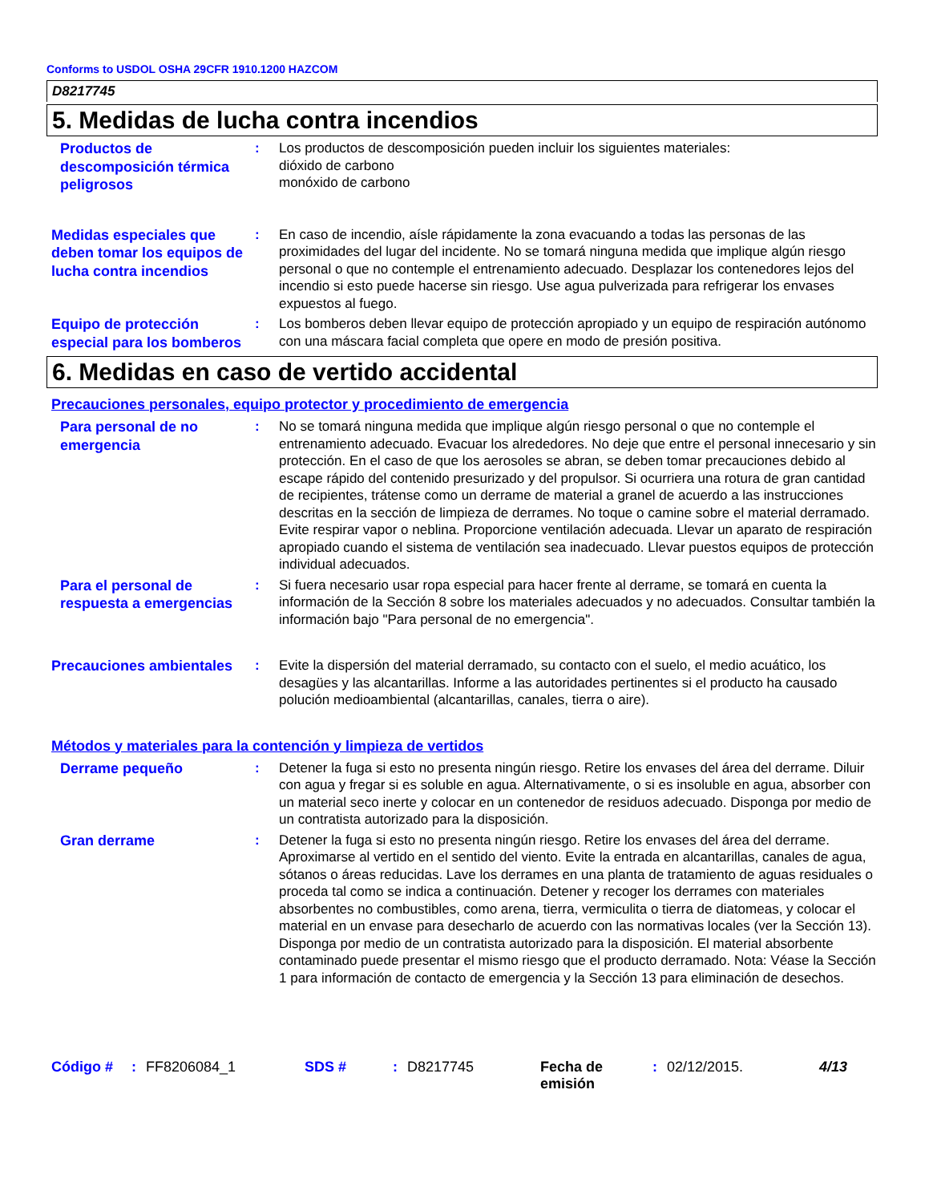Conforms to USDOL OSHA 29CFR 1910.1200 HAZCOM
D8217745
5. Medidas de lucha contra incendios
Productos de descomposición térmica peligrosos
: Los productos de descomposición pueden incluir los siguientes materiales:
dióxido de carbono
monóxido de carbono
Medidas especiales que deben tomar los equipos de lucha contra incendios
: En caso de incendio, aísle rápidamente la zona evacuando a todas las personas de las proximidades del lugar del incidente. No se tomará ninguna medida que implique algún riesgo personal o que no contemple el entrenamiento adecuado. Desplazar los contenedores lejos del incendio si esto puede hacerse sin riesgo. Use agua pulverizada para refrigerar los envases expuestos al fuego.
Equipo de protección especial para los bomberos
: Los bomberos deben llevar equipo de protección apropiado y un equipo de respiración autónomo con una máscara facial completa que opere en modo de presión positiva.
6. Medidas en caso de vertido accidental
Precauciones personales, equipo protector y procedimiento de emergencia
Para personal de no emergencia
: No se tomará ninguna medida que implique algún riesgo personal o que no contemple el entrenamiento adecuado. Evacuar los alrededores. No deje que entre el personal innecesario y sin protección. En el caso de que los aerosoles se abran, se deben tomar precauciones debido al escape rápido del contenido presurizado y del propulsor. Si ocurriera una rotura de gran cantidad de recipientes, trátense como un derrame de material a granel de acuerdo a las instrucciones descritas en la sección de limpieza de derrames. No toque o camine sobre el material derramado. Evite respirar vapor o neblina. Proporcione ventilación adecuada. Llevar un aparato de respiración apropiado cuando el sistema de ventilación sea inadecuado. Llevar puestos equipos de protección individual adecuados.
Para el personal de respuesta a emergencias
: Si fuera necesario usar ropa especial para hacer frente al derrame, se tomará en cuenta la información de la Sección 8 sobre los materiales adecuados y no adecuados. Consultar también la información bajo "Para personal de no emergencia".
Precauciones ambientales
: Evite la dispersión del material derramado, su contacto con el suelo, el medio acuático, los desagües y las alcantarillas. Informe a las autoridades pertinentes si el producto ha causado polución medioambiental (alcantarillas, canales, tierra o aire).
Métodos y materiales para la contención y limpieza de vertidos
Derrame pequeño
: Detener la fuga si esto no presenta ningún riesgo. Retire los envases del área del derrame. Diluir con agua y fregar si es soluble en agua. Alternativamente, o si es insoluble en agua, absorber con un material seco inerte y colocar en un contenedor de residuos adecuado. Disponga por medio de un contratista autorizado para la disposición.
Gran derrame
: Detener la fuga si esto no presenta ningún riesgo. Retire los envases del área del derrame. Aproximarse al vertido en el sentido del viento. Evite la entrada en alcantarillas, canales de agua, sótanos o áreas reducidas. Lave los derrames en una planta de tratamiento de aguas residuales o proceda tal como se indica a continuación. Detener y recoger los derrames con materiales absorbentes no combustibles, como arena, tierra, vermiculita o tierra de diatomeas, y colocar el material en un envase para desecharlo de acuerdo con las normativas locales (ver la Sección 13). Disponga por medio de un contratista autorizado para la disposición. El material absorbente contaminado puede presentar el mismo riesgo que el producto derramado. Nota: Véase la Sección 1 para información de contacto de emergencia y la Sección 13 para eliminación de desechos.
Código # : FF8206084_1 SDS # : D8217745 Fecha de emisión
: 02/12/2015. 4/13